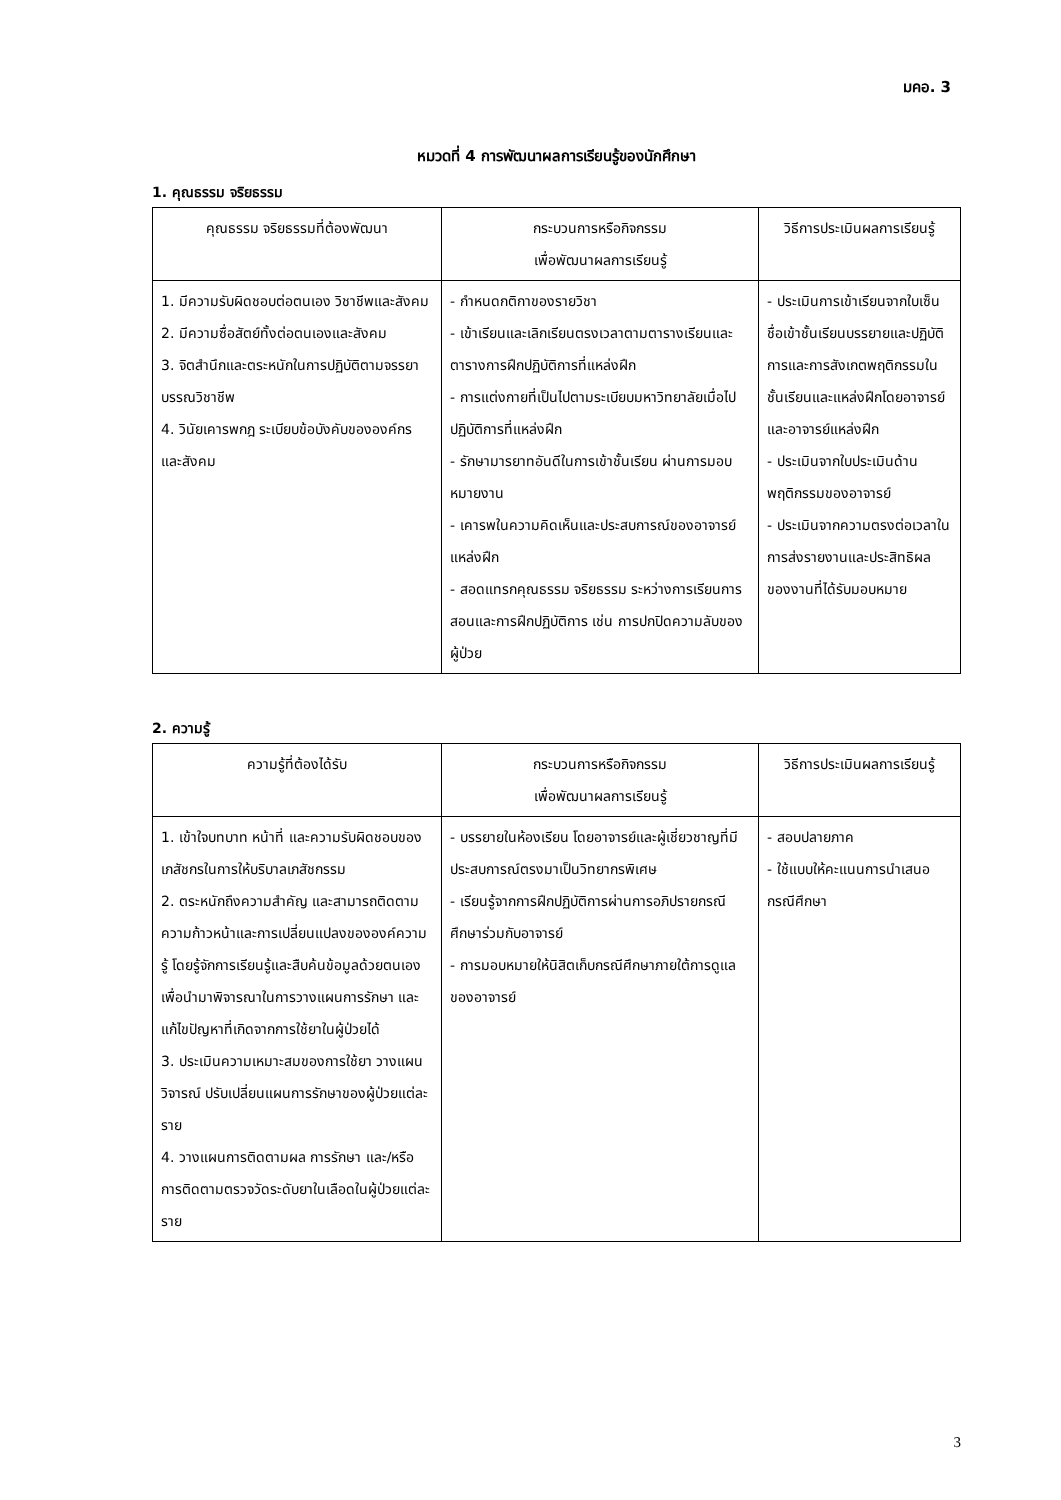มคอ. 3
หมวดที่ 4 การพัฒนาผลการเรียนรู้ของนักศึกษา
1. คุณธรรม จริยธรรม
| คุณธรรม จริยธรรมที่ต้องพัฒนา | กระบวนการหรือกิจกรรม เพื่อพัฒนาผลการเรียนรู้ | วิธีการประเมินผลการเรียนรู้ |
| --- | --- | --- |
| 1. มีความรับผิดชอบต่อตนเอง วิชาชีพและสังคม 2. มีความซื่อสัตย์ทั้งต่อตนเองและสังคม 3. จิตสำนึกและตระหนักในการปฏิบัติตามจรรยาบรรณวิชาชีพ 4. วินัยเคารพกฎ ระเบียบข้อบังคับขององค์กรและสังคม | - กำหนดกติกาของรายวิชา - เข้าเรียนและเลิกเรียนตรงเวลาตามตารางเรียนและตารางการฝึกปฏิบัติการที่แหล่งฝึก - การแต่งกายที่เป็นไปตามระเบียบมหาวิทยาลัยเมื่อไปปฏิบัติการที่แหล่งฝึก - รักษามารยาทอันดีในการเข้าชั้นเรียน ผ่านการมอบหมายงาน - เคารพในความคิดเห็นและประสบการณ์ของอาจารย์แหล่งฝึก - สอดแทรกคุณธรรม จริยธรรม ระหว่างการเรียนการสอนและการฝึกปฏิบัติการ เช่น การปกปิดความลับของผู้ป่วย | - ประเมินการเข้าเรียนจากใบเซ็นชื่อเข้าชั้นเรียนบรรยายและปฏิบัติการและการสังเกตพฤติกรรมในชั้นเรียนและแหล่งฝึกโดยอาจารย์และอาจารย์แหล่งฝึก - ประเมินจากใบประเมินด้านพฤติกรรมของอาจารย์ - ประเมินจากความตรงต่อเวลาในการส่งรายงานและประสิทธิผลของงานที่ได้รับมอบหมาย |
2. ความรู้
| ความรู้ที่ต้องได้รับ | กระบวนการหรือกิจกรรม เพื่อพัฒนาผลการเรียนรู้ | วิธีการประเมินผลการเรียนรู้ |
| --- | --- | --- |
| 1. เข้าใจบทบาท หน้าที่ และความรับผิดชอบของเภสัชกรในการให้บริบาลเภสัชกรรม 2. ตระหนักถึงความสำคัญ และสามารถติดตามความก้าวหน้าและการเปลี่ยนแปลงขององค์ความรู้ โดยรู้จักการเรียนรู้และสืบค้นข้อมูลด้วยตนเองเพื่อนำมาพิจารณาในการวางแผนการรักษา และแก้ไขปัญหาที่เกิดจากการใช้ยาในผู้ป่วยได้ 3. ประเมินความเหมาะสมของการใช้ยา วางแผน วิจารณ์ ปรับเปลี่ยนแผนการรักษาของผู้ป่วยแต่ละราย 4. วางแผนการติดตามผล การรักษา และ/หรือ การติดตามตรวจวัดระดับยาในเลือดในผู้ป่วยแต่ละราย | - บรรยายในห้องเรียน โดยอาจารย์และผู้เชี่ยวชาญที่มีประสบการณ์ตรงมาเป็นวิทยากรพิเศษ - เรียนรู้จากการฝึกปฏิบัติการผ่านการอภิปรายกรณีศึกษาร่วมกับอาจารย์ - การมอบหมายให้นิสิตเก็บกรณีศึกษาภายใต้การดูแลของอาจารย์ | - สอบปลายภาค - ใช้แบบให้คะแนนการนำเสนอกรณีศึกษา |
3